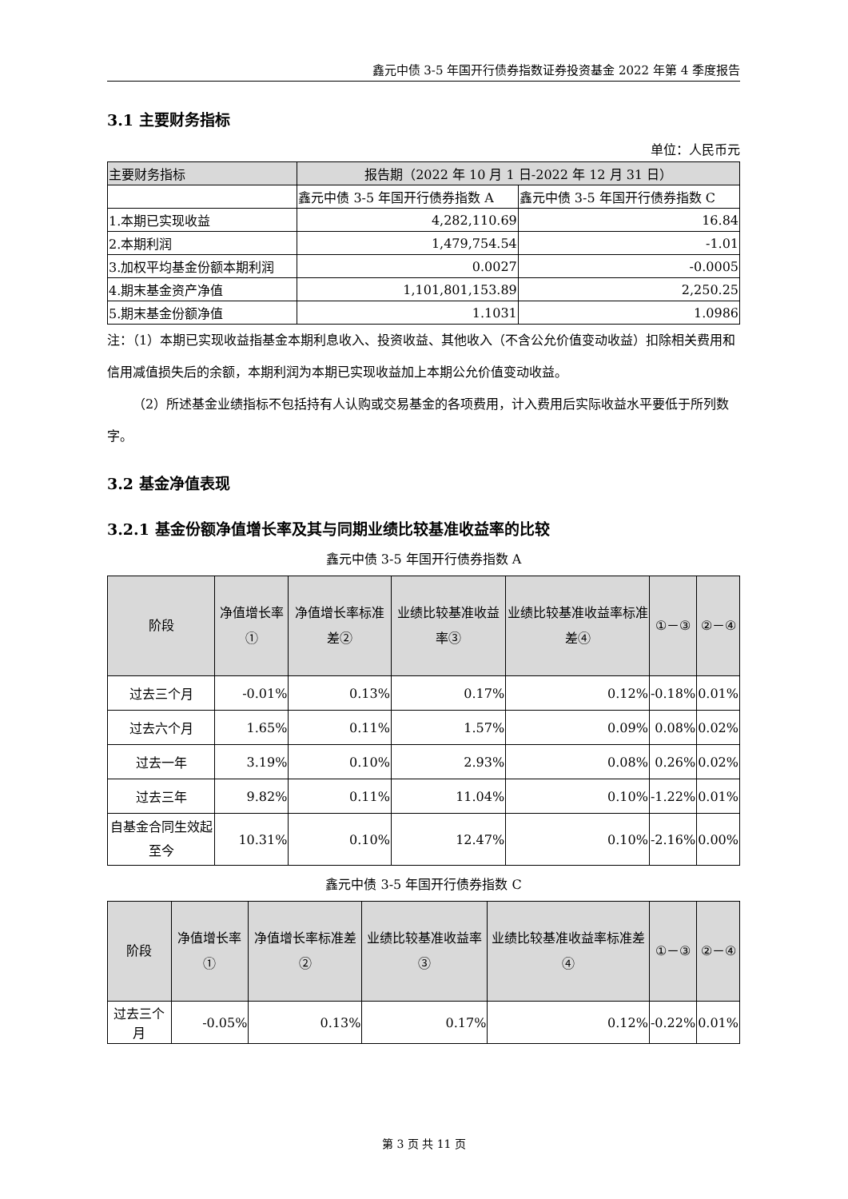鑫元中债 3-5 年国开行债券指数证券投资基金 2022 年第 4 季度报告
3.1 主要财务指标
单位：人民币元
| 主要财务指标 | 报告期（2022 年 10 月 1 日-2022 年 12 月 31 日） | |
| --- | --- | --- |
| | 鑫元中债 3-5 年国开行债券指数 A | 鑫元中债 3-5 年国开行债券指数 C |
| 1.本期已实现收益 | 4,282,110.69 | 16.84 |
| 2.本期利润 | 1,479,754.54 | -1.01 |
| 3.加权平均基金份额本期利润 | 0.0027 | -0.0005 |
| 4.期末基金资产净值 | 1,101,801,153.89 | 2,250.25 |
| 5.期末基金份额净值 | 1.1031 | 1.0986 |
注：（1）本期已实现收益指基金本期利息收入、投资收益、其他收入（不含公允价值变动收益）扣除相关费用和信用减值损失后的余额，本期利润为本期已实现收益加上本期公允价值变动收益。
（2）所述基金业绩指标不包括持有人认购或交易基金的各项费用，计入费用后实际收益水平要低于所列数字。
3.2 基金净值表现
3.2.1 基金份额净值增长率及其与同期业绩比较基准收益率的比较
鑫元中债 3-5 年国开行债券指数 A
| 阶段 | 净值增长率① | 净值增长率标准差② | 业绩比较基准收益率③ | 业绩比较基准收益率标准差④ | ①－③ | ②－④ |
| --- | --- | --- | --- | --- | --- | --- |
| 过去三个月 | -0.01% | 0.13% | 0.17% | 0.12% | -0.18% | 0.01% |
| 过去六个月 | 1.65% | 0.11% | 1.57% | 0.09% | 0.08% | 0.02% |
| 过去一年 | 3.19% | 0.10% | 2.93% | 0.08% | 0.26% | 0.02% |
| 过去三年 | 9.82% | 0.11% | 11.04% | 0.10% | -1.22% | 0.01% |
| 自基金合同生效起至今 | 10.31% | 0.10% | 12.47% | 0.10% | -2.16% | 0.00% |
鑫元中债 3-5 年国开行债券指数 C
| 阶段 | 净值增长率① | 净值增长率标准差② | 业绩比较基准收益率③ | 业绩比较基准收益率标准差④ | ①－③ | ②－④ |
| --- | --- | --- | --- | --- | --- | --- |
| 过去三个月 | -0.05% | 0.13% | 0.17% | 0.12% | -0.22% | 0.01% |
第 3 页 共 11 页